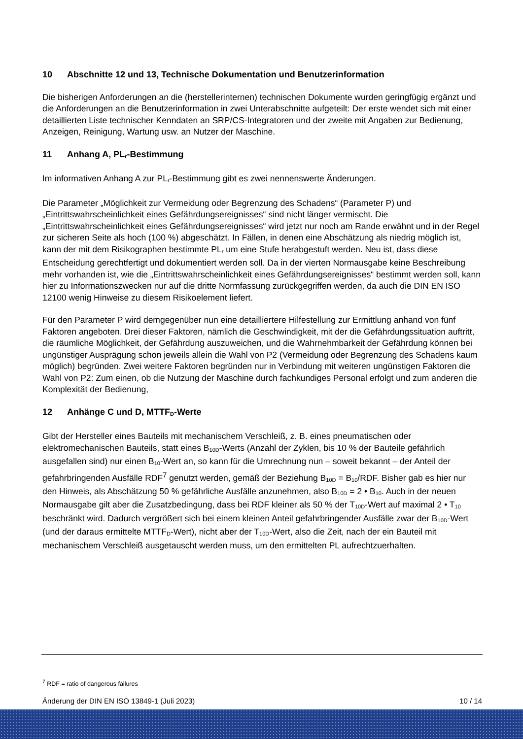10 Abschnitte 12 und 13, Technische Dokumentation und Benutzerinformation
Die bisherigen Anforderungen an die (herstellerinternen) technischen Dokumente wurden geringfügig ergänzt und die Anforderungen an die Benutzerinformation in zwei Unterabschnitte aufgeteilt: Der erste wendet sich mit einer detaillierten Liste technischer Kenndaten an SRP/CS-Integratoren und der zweite mit Angaben zur Bedienung, Anzeigen, Reinigung, Wartung usw. an Nutzer der Maschine.
11 Anhang A, PL<sub>r</sub>-Bestimmung
Im informativen Anhang A zur PL<sub>r</sub>-Bestimmung gibt es zwei nennenswerte Änderungen.
Die Parameter „Möglichkeit zur Vermeidung oder Begrenzung des Schadens“ (Parameter P) und „Eintrittswahrscheinlichkeit eines Gefährdungsereignisses“ sind nicht länger vermischt. Die „Eintrittswahrscheinlichkeit eines Gefährdungsereignisses“ wird jetzt nur noch am Rande erwähnt und in der Regel zur sicheren Seite als hoch (100 %) abgeschätzt. In Fällen, in denen eine Abschätzung als niedrig möglich ist, kann der mit dem Risikographen bestimmte PL<sub>r</sub> um eine Stufe herabgestuft werden. Neu ist, dass diese Entscheidung gerechtfertigt und dokumentiert werden soll. Da in der vierten Normausgabe keine Beschreibung mehr vorhanden ist, wie die „Eintrittswahrscheinlichkeit eines Gefährdungsereignisses“ bestimmt werden soll, kann hier zu Informationszwecken nur auf die dritte Normfassung zurückgegriffen werden, da auch die DIN EN ISO 12100 wenig Hinweise zu diesem Risikoelement liefert.
Für den Parameter P wird demgegenüber nun eine detailliertere Hilfestellung zur Ermittlung anhand von fünf Faktoren angeboten. Drei dieser Faktoren, nämlich die Geschwindigkeit, mit der die Gefährdungssituation auftritt, die räumliche Möglichkeit, der Gefährdung auszuweichen, und die Wahrnehmbarkeit der Gefährdung können bei ungünstiger Ausprägung schon jeweils allein die Wahl von P2 (Vermeidung oder Begrenzung des Schadens kaum möglich) begründen. Zwei weitere Faktoren begründen nur in Verbindung mit weiteren ungünstigen Faktoren die Wahl von P2: Zum einen, ob die Nutzung der Maschine durch fachkundiges Personal erfolgt und zum anderen die Komplexität der Bedienung,
12 Anhänge C und D, MTTF<sub>D</sub>-Werte
Gibt der Hersteller eines Bauteils mit mechanischem Verschleiß, z. B. eines pneumatischen oder elektromechanischen Bauteils, statt eines B<sub>10D</sub>-Werts (Anzahl der Zyklen, bis 10 % der Bauteile gefährlich ausgefallen sind) nur einen B<sub>10</sub>-Wert an, so kann für die Umrechnung nun – soweit bekannt – der Anteil der gefahrbringenden Ausfälle RDF<sup>7</sup> genutzt werden, gemäß der Beziehung B<sub>10D</sub> = B<sub>10</sub>/RDF. Bisher gab es hier nur den Hinweis, als Abschätzung 50 % gefährliche Ausfälle anzunehmen, also B<sub>10D</sub> = 2 • B<sub>10</sub>. Auch in der neuen Normausgabe gilt aber die Zusatzbedingung, dass bei RDF kleiner als 50 % der T<sub>10D</sub>-Wert auf maximal 2 • T<sub>10</sub> beschränkt wird. Dadurch vergrößert sich bei einem kleinen Anteil gefahrbringender Ausfälle zwar der B<sub>10D</sub>-Wert (und der daraus ermittelte MTTF<sub>D</sub>-Wert), nicht aber der T<sub>10D</sub>-Wert, also die Zeit, nach der ein Bauteil mit mechanischem Verschleiß ausgetauscht werden muss, um den ermittelten PL aufrechtzuerhalten.
<sup>7</sup> RDF = ratio of dangerous failures
Änderung der DIN EN ISO 13849-1 (Juli 2023) 10 / 14